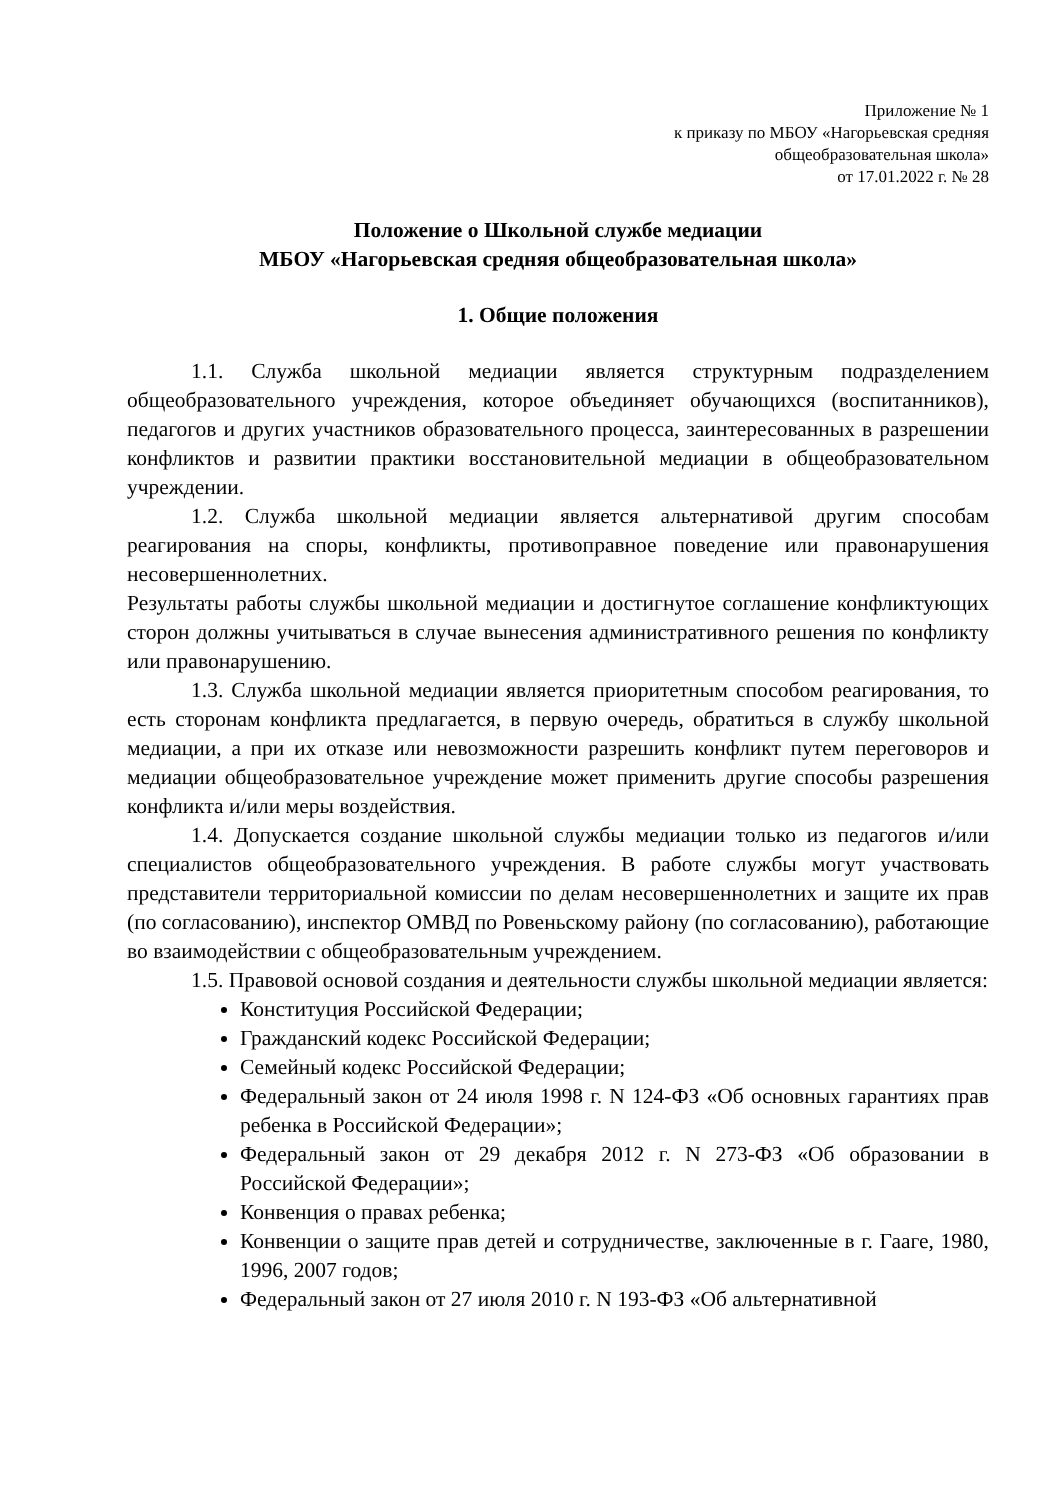Приложение № 1
к приказу по МБОУ «Нагорьевская средняя
общеобразовательная школа»
от 17.01.2022 г. № 28
Положение о Школьной службе медиации
МБОУ «Нагорьевская средняя общеобразовательная школа»
1. Общие положения
1.1. Служба школьной медиации является структурным подразделением общеобразовательного учреждения, которое объединяет обучающихся (воспитанников), педагогов и других участников образовательного процесса, заинтересованных в разрешении конфликтов и развитии практики восстановительной медиации в общеобразовательном учреждении.
1.2. Служба школьной медиации является альтернативой другим способам реагирования на споры, конфликты, противоправное поведение или правонарушения несовершеннолетних.
Результаты работы службы школьной медиации и достигнутое соглашение конфликтующих сторон должны учитываться в случае вынесения административного решения по конфликту или правонарушению.
1.3. Служба школьной медиации является приоритетным способом реагирования, то есть сторонам конфликта предлагается, в первую очередь, обратиться в службу школьной медиации, а при их отказе или невозможности разрешить конфликт путем переговоров и медиации общеобразовательное учреждение может применить другие способы разрешения конфликта и/или меры воздействия.
1.4. Допускается создание школьной службы медиации только из педагогов и/или специалистов общеобразовательного учреждения. В работе службы могут участвовать представители территориальной комиссии по делам несовершеннолетних и защите их прав (по согласованию), инспектор ОМВД по Ровеньскому району (по согласованию), работающие во взаимодействии с общеобразовательным учреждением.
1.5. Правовой основой создания и деятельности службы школьной медиации является:
Конституция Российской Федерации;
Гражданский кодекс Российской Федерации;
Семейный кодекс Российской Федерации;
Федеральный закон от 24 июля 1998 г. N 124-ФЗ «Об основных гарантиях прав ребенка в Российской Федерации»;
Федеральный закон от 29 декабря 2012 г. N 273-ФЗ «Об образовании в Российской Федерации»;
Конвенция о правах ребенка;
Конвенции о защите прав детей и сотрудничестве, заключенные в г. Гааге, 1980, 1996, 2007 годов;
Федеральный закон от 27 июля 2010 г. N 193-ФЗ «Об альтернативной